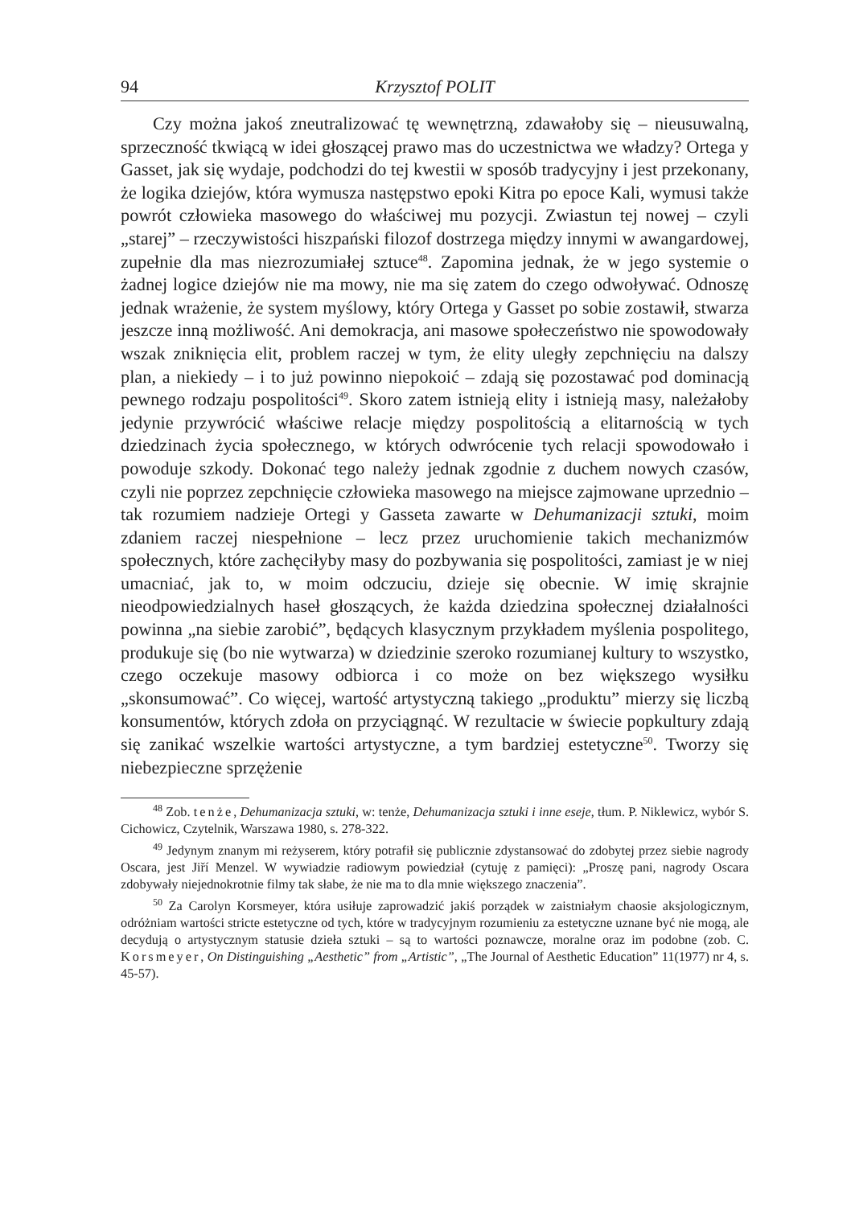94 Krzysztof POLIT
Czy można jakoś zneutralizować tę wewnętrzną, zdawałoby się – nieusuwalną, sprzeczność tkwiącą w idei głoszącej prawo mas do uczestnictwa we władzy? Ortega y Gasset, jak się wydaje, podchodzi do tej kwestii w sposób tradycyjny i jest przekonany, że logika dziejów, która wymusza następstwo epoki Kitra po epoce Kali, wymusi także powrót człowieka masowego do właściwej mu pozycji. Zwiastun tej nowej – czyli „starej” – rzeczywistości hiszpański filozof dostrzega między innymi w awangardowej, zupełnie dla mas niezrozumiałej sztuce<sup>48</sup>. Zapomina jednak, że w jego systemie o żadnej logice dziejów nie ma mowy, nie ma się zatem do czego odwoływać. Odnoszę jednak wrażenie, że system myślowy, który Ortega y Gasset po sobie zostawił, stwarza jeszcze inną możliwość. Ani demokracja, ani masowe społeczeństwo nie spowodowały wszak zniknięcia elit, problem raczej w tym, że elity uległy zepchnięciu na dalszy plan, a niekiedy – i to już powinno niepokoić – zdają się pozostawać pod dominacją pewnego rodzaju pospolitości<sup>49</sup>. Skoro zatem istnieją elity i istnieją masy, należałoby jedynie przywrócić właściwe relacje między pospolitością a elitarnością w tych dziedzinach życia społecznego, w których odwrócenie tych relacji spowodowało i powoduje szkody. Dokonać tego należy jednak zgodnie z duchem nowych czasów, czyli nie poprzez zepchnięcie człowieka masowego na miejsce zajmowane uprzednio – tak rozumiem nadzieje Ortegi y Gasseta zawarte w Dehumanizacji sztuki, moim zdaniem raczej niespełnione – lecz przez uruchomienie takich mechanizmów społecznych, które zachęciłyby masy do pozbywania się pospolitości, zamiast je w niej umacniać, jak to, w moim odczuciu, dzieje się obecnie. W imię skrajnie nieodpowiedzialnych haseł głoszących, że każda dziedzina społecznej działalności powinna „na siebie zarobić”, będących klasycznym przykładem myślenia pospolitego, produkuje się (bo nie wytwarza) w dziedzinie szeroko rozumianej kultury to wszystko, czego oczekuje masowy odbiorca i co może on bez większego wysiłku „skonsumować”. Co więcej, wartość artystyczną takiego „produktu” mierzy się liczbą konsumentów, których zdoła on przyciągnąć. W rezultacie w świecie popkultury zdają się zanikać wszelkie wartości artystyczne, a tym bardziej estetyczne<sup>50</sup>. Tworzy się niebezpieczne sprzężenie
<sup>48</sup> Zob. tenże, Dehumanizacja sztuki, w: tenże, Dehumanizacja sztuki i inne eseje, tłum. P. Niklewicz, wybór S. Cichowicz, Czytelnik, Warszawa 1980, s. 278-322.
<sup>49</sup> Jedynym znanym mi reżyserem, który potrafił się publicznie zdystansować do zdobytej przez siebie nagrody Oscara, jest Jiří Menzel. W wywiadzie radiowym powiedział (cytuję z pamięci): „Proszę pani, nagrody Oscara zdobywały niejednokrotnie filmy tak słabe, że nie ma to dla mnie większego znaczenia”.
<sup>50</sup> Za Carolyn Korsmeyer, która usiłuje zaprowadzić jakiś porządek w zaistniałym chaosie aksjologicznym, odróżniam wartości stricte estetyczne od tych, które w tradycyjnym rozumieniu za estetyczne uznane być nie mogą, ale decydują o artystycznym statusie dzieła sztuki – są to wartości poznawcze, moralne oraz im podobne (zob. C. Korsmeyer, On Distinguishing „Aesthetic” from „Artistic”, „The Journal of Aesthetic Education” 11(1977) nr 4, s. 45-57).